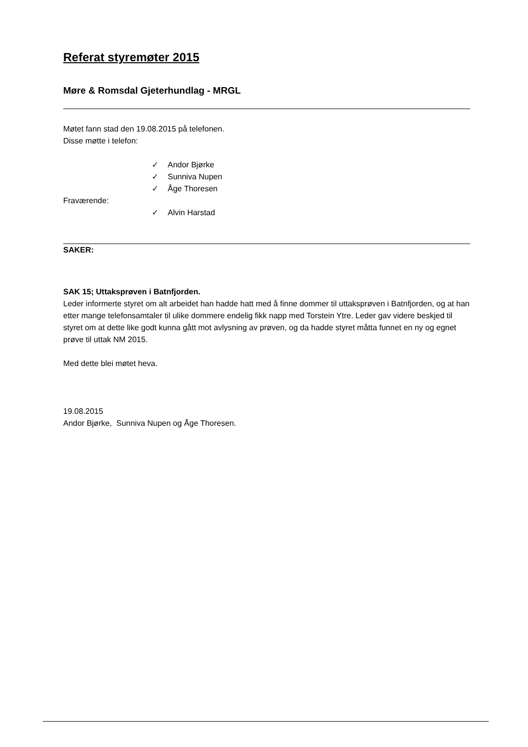Referat styremøter 2015
Møre & Romsdal Gjeterhundlag - MRGL
Møtet fann stad den 19.08.2015 på telefonen.
Disse møtte i telefon:
✓ Andor Bjørke
✓ Sunniva Nupen
✓ Åge Thoresen
Fraværende:
✓ Alvin Harstad
SAKER:
SAK 15; Uttaksprøven i Batnfjorden.
Leder informerte styret om alt arbeidet han hadde hatt med å finne dommer til uttaksprøven i Batnfjorden, og at han etter mange telefonsamtaler til ulike dommere endelig fikk napp med Torstein Ytre. Leder gav videre beskjed til styret om at dette like godt kunna gått mot avlysning av prøven, og da hadde styret måtta funnet en ny og egnet prøve til uttak NM 2015.
Med dette blei møtet heva.
19.08.2015
Andor Bjørke, Sunniva Nupen og Åge Thoresen.